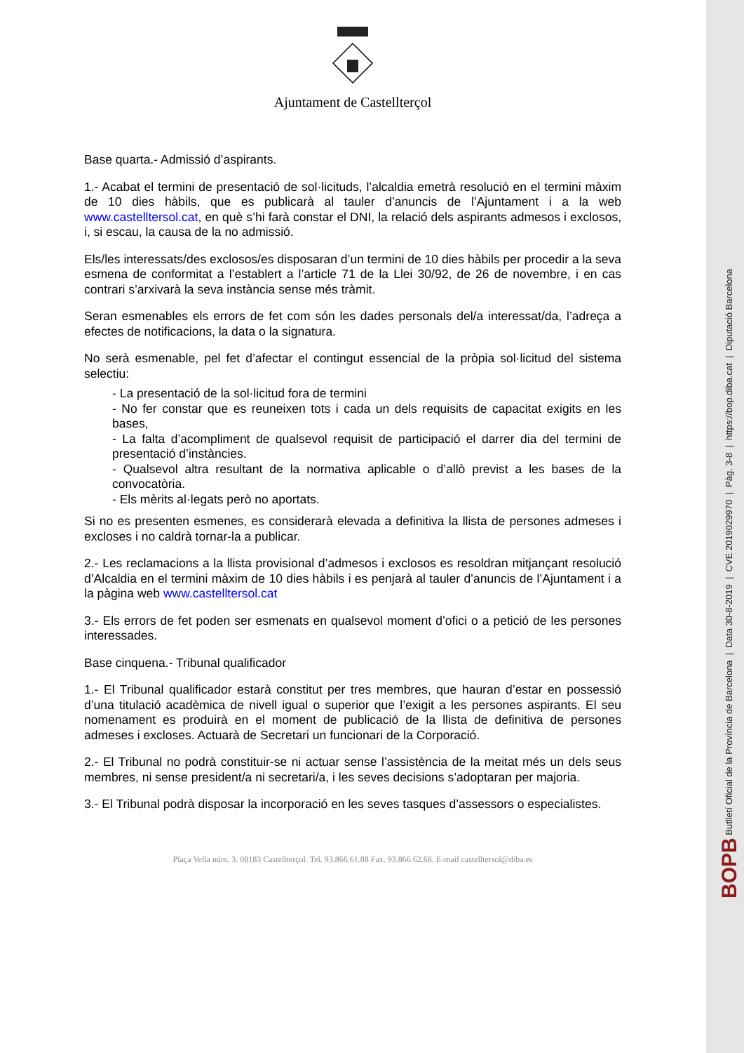BOPB Butlletí Oficial de la Província de Barcelona | Data 30-8-2019 | CVE 2019029970 | Pàg. 3-8 | https://bop.diba.cat | Diputació Barcelona
Ajuntament de Castellterçol
Base quarta.- Admissió d’aspirants.
1.- Acabat el termini de presentació de sol·licituds, l’alcaldia emetrà resolució en el termini màxim de 10 dies hàbils, que es publicarà al tauler d’anuncis de l’Ajuntament i a la web www.castelltersol.cat, en què s’hi farà constar el DNI, la relació dels aspirants admesos i exclosos, i, si escau, la causa de la no admissió.
Els/les interessats/des exclosos/es disposaran d’un termini de 10 dies hàbils per procedir a la seva esmena de conformitat a l’establert a l’article 71 de la Llei 30/92, de 26 de novembre, i en cas contrari s’arxivarà la seva instància sense més tràmit.
Seran esmenables els errors de fet com són les dades personals del/a interessat/da, l’adreça a efectes de notificacions, la data o la signatura.
No serà esmenable, pel fet d’afectar el contingut essencial de la pròpia sol·licitud del sistema selectiu:
- La presentació de la sol·licitud fora de termini
- No fer constar que es reuneixen tots i cada un dels requisits de capacitat exigits en les bases,
- La falta d’acompliment de qualsevol requisit de participació el darrer dia del termini de presentació d’instàncies.
- Qualsevol altra resultant de la normativa aplicable o d’allò previst a les bases de la convocatòria.
- Els mèrits al·legats però no aportats.
Si no es presenten esmenes, es considerarà elevada a definitiva la llista de persones admeses i excloses i no caldrà tornar-la a publicar.
2.- Les reclamacions a la llista provisional d’admesos i exclosos es resoldran mitjançant resolució d’Alcaldia en el termini màxim de 10 dies hàbils i es penjarà al tauler d’anuncis de l’Ajuntament i a la pàgina web www.castelltersol.cat
3.- Els errors de fet poden ser esmenats en qualsevol moment d’ofici o a petició de les persones interessades.
Base cinquena.- Tribunal qualificador
1.- El Tribunal qualificador estarà constitut per tres membres, que hauran d’estar en possessió d’una titulació acadèmica de nivell igual o superior que l’exigit a les persones aspirants. El seu nomenament es produirà en el moment de publicació de la llista de definitiva de persones admeses i excloses. Actuarà de Secretari un funcionari de la Corporació.
2.- El Tribunal no podrà constituir-se ni actuar sense l’assistència de la meitat més un dels seus membres, ni sense president/a ni secretari/a, i les seves decisions s’adoptaran per majoria.
3.- El Tribunal podrà disposar la incorporació en les seves tasques d’assessors o especialistes.
Plaça Vella núm. 3. 08183 Castellterçol. Tel. 93.866.61.88 Fax. 93.866.62.68. E-mail castelltersol@diba.es